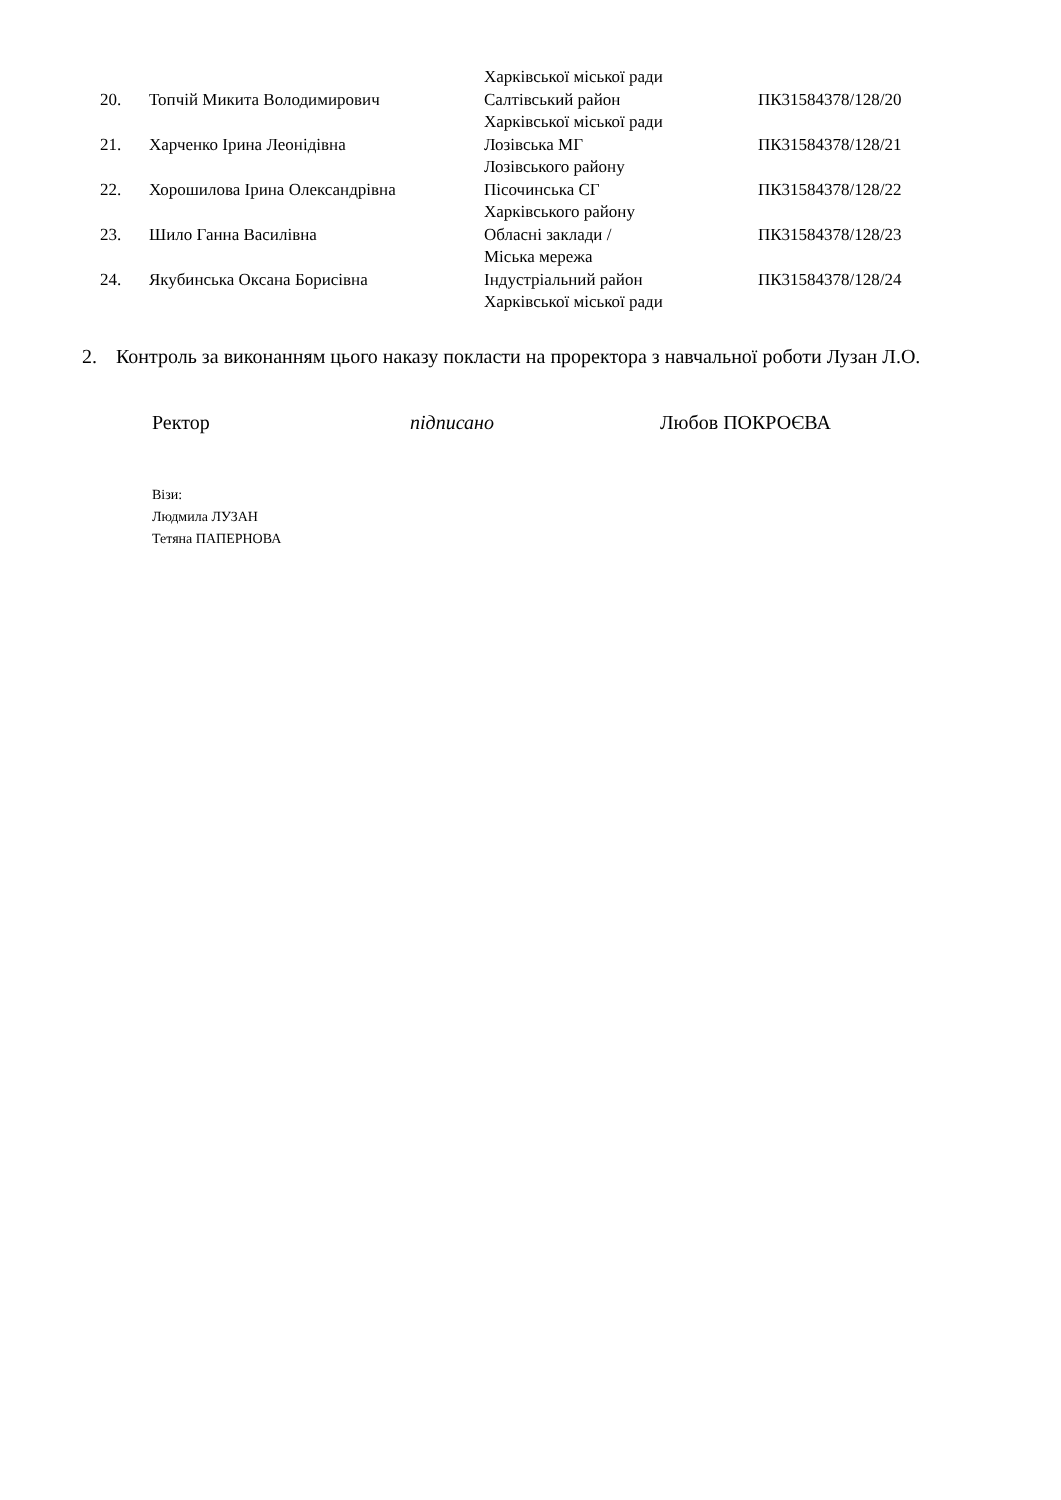| | | Харківської міської ради | |
| 20. | Топчій Микита Володимирович | Салтівський район Харківської міської ради | ПК31584378/128/20 |
| 21. | Харченко Ірина Леонідівна | Лозівська МГ Лозівського району | ПК31584378/128/21 |
| 22. | Хорошилова Ірина Олександрівна | Пісочинська СГ Харківського району | ПК31584378/128/22 |
| 23. | Шило Ганна Василівна | Обласні заклади / Міська мережа | ПК31584378/128/23 |
| 24. | Якубинська Оксана Борисівна | Індустріальний район Харківської міської ради | ПК31584378/128/24 |
2. Контроль за виконанням цього наказу покласти на проректора з навчальної роботи Лузан Л.О.
Ректор підписано Любов ПОКРОЄВА
Візи:
Людмила ЛУЗАН
Тетяна ПАПЕРНОВА